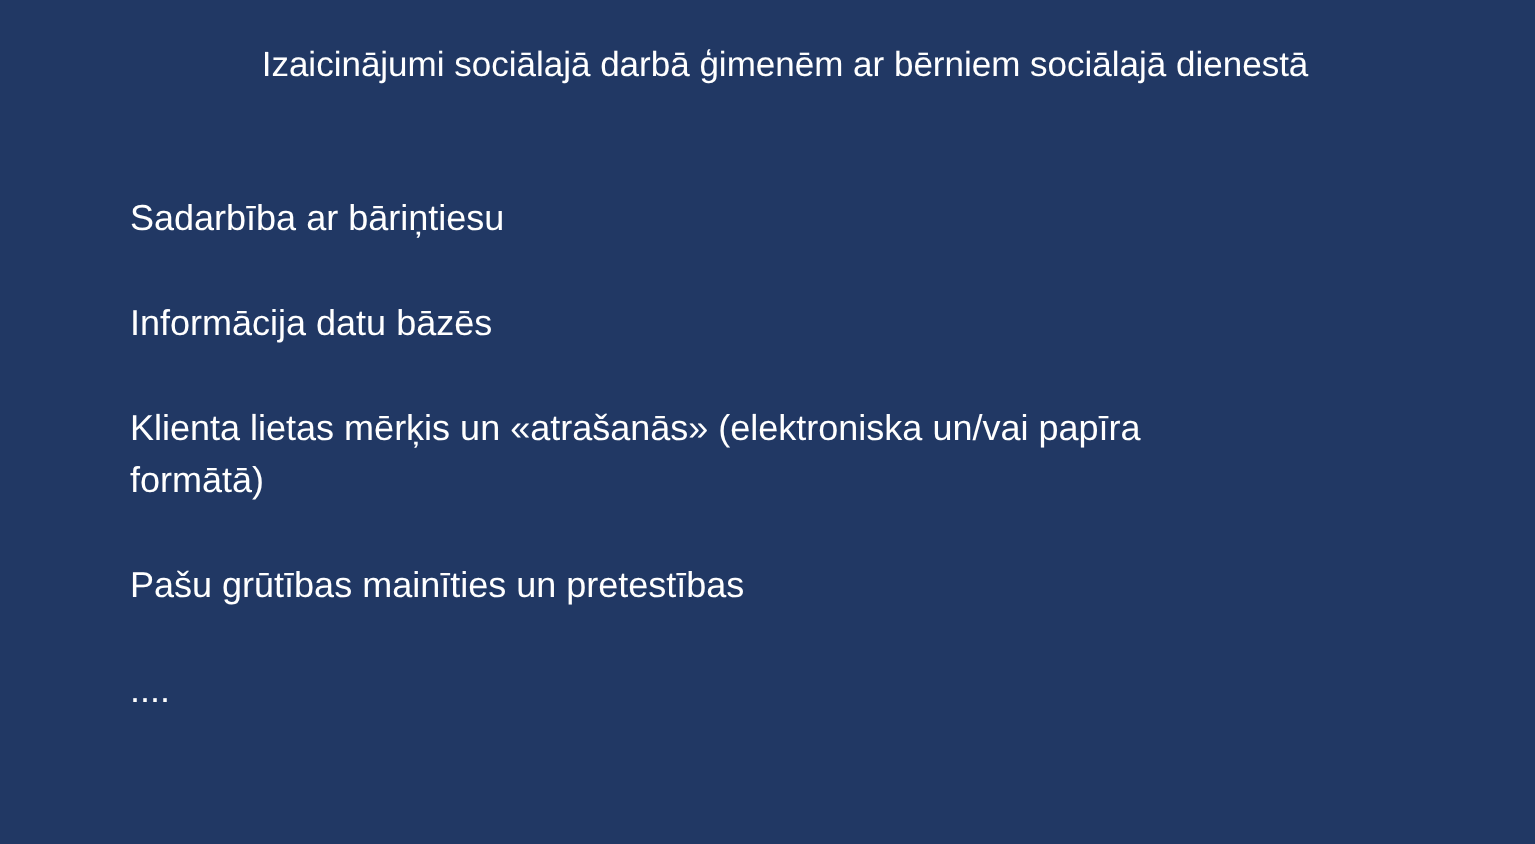Izaicinājumi sociālajā darbā ģimenēm ar bērniem sociālajā dienestā
Sadarbība ar bāriņtiesu
Informācija datu bāzēs
Klienta lietas mērķis un «atrašanās» (elektroniska un/vai papīra formātā)
Pašu grūtības mainīties un pretestības
....